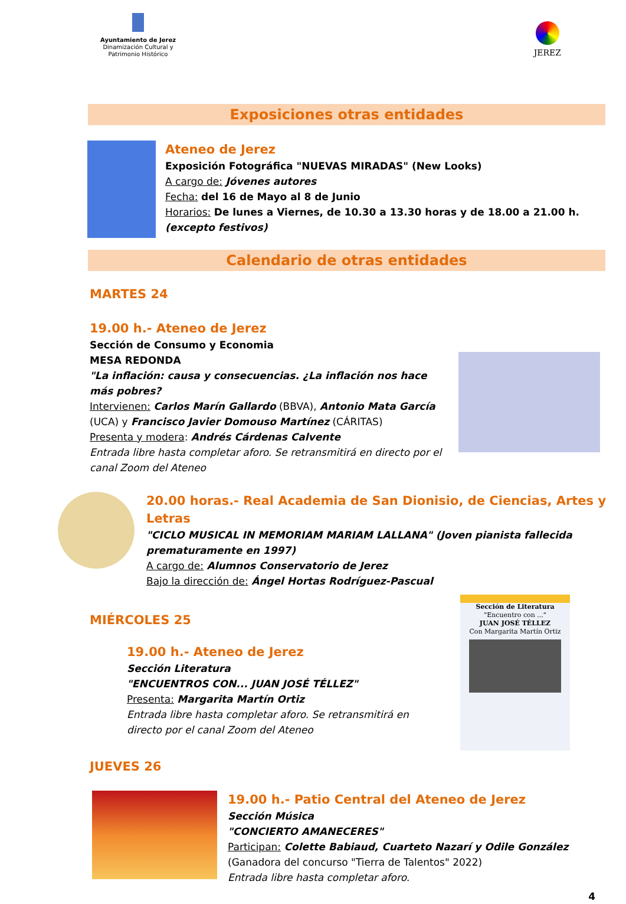Ayuntamiento de Jerez
Dinamización Cultural y
Patrimonio Histórico
JEREZ
Exposiciones otras entidades
Ateneo de Jerez
Exposición Fotográfica "NUEVAS MIRADAS" (New Looks)
A cargo de: Jóvenes autores
Fecha: del 16 de Mayo al 8 de Junio
Horarios: De lunes a Viernes, de 10.30 a 13.30 horas y de 18.00 a 21.00 h.
(excepto festivos)
Calendario de otras entidades
MARTES 24
19.00 h.- Ateneo de Jerez
Sección de Consumo y Economia
MESA REDONDA
"La inflación: causa y consecuencias. ¿La inflación nos hace más pobres?
Intervienen: Carlos Marín Gallardo (BBVA), Antonio Mata García (UCA) y Francisco Javier Domouso Martínez (CÁRITAS)
Presenta y modera: Andrés Cárdenas Calvente
Entrada libre hasta completar aforo. Se retransmitirá en directo por el canal Zoom del Ateneo
20.00 horas.- Real Academia de San Dionisio, de Ciencias, Artes y Letras
"CICLO MUSICAL IN MEMORIAM MARIAM LALLANA" (Joven pianista fallecida prematuramente en 1997)
A cargo de: Alumnos Conservatorio de Jerez
Bajo la dirección de: Ángel Hortas Rodríguez-Pascual
MIÉRCOLES 25
19.00 h.- Ateneo de Jerez
Sección Literatura
"ENCUENTROS CON... JUAN JOSÉ TÉLLEZ"
Presenta: Margarita Martín Ortiz
Entrada libre hasta completar aforo. Se retransmitirá en
directo por el canal Zoom del Ateneo
Sección de Literatura
"Encuentro con ..."
JUAN JOSÉ TÉLLEZ
Con Margarita Martín Ortiz
JUEVES 26
19.00 h.- Patio Central del Ateneo de Jerez
Sección Música
"CONCIERTO AMANECERES"
Participan: Colette Babiaud, Cuarteto Nazarí y Odile González
(Ganadora del concurso "Tierra de Talentos" 2022)
Entrada libre hasta completar aforo.
4